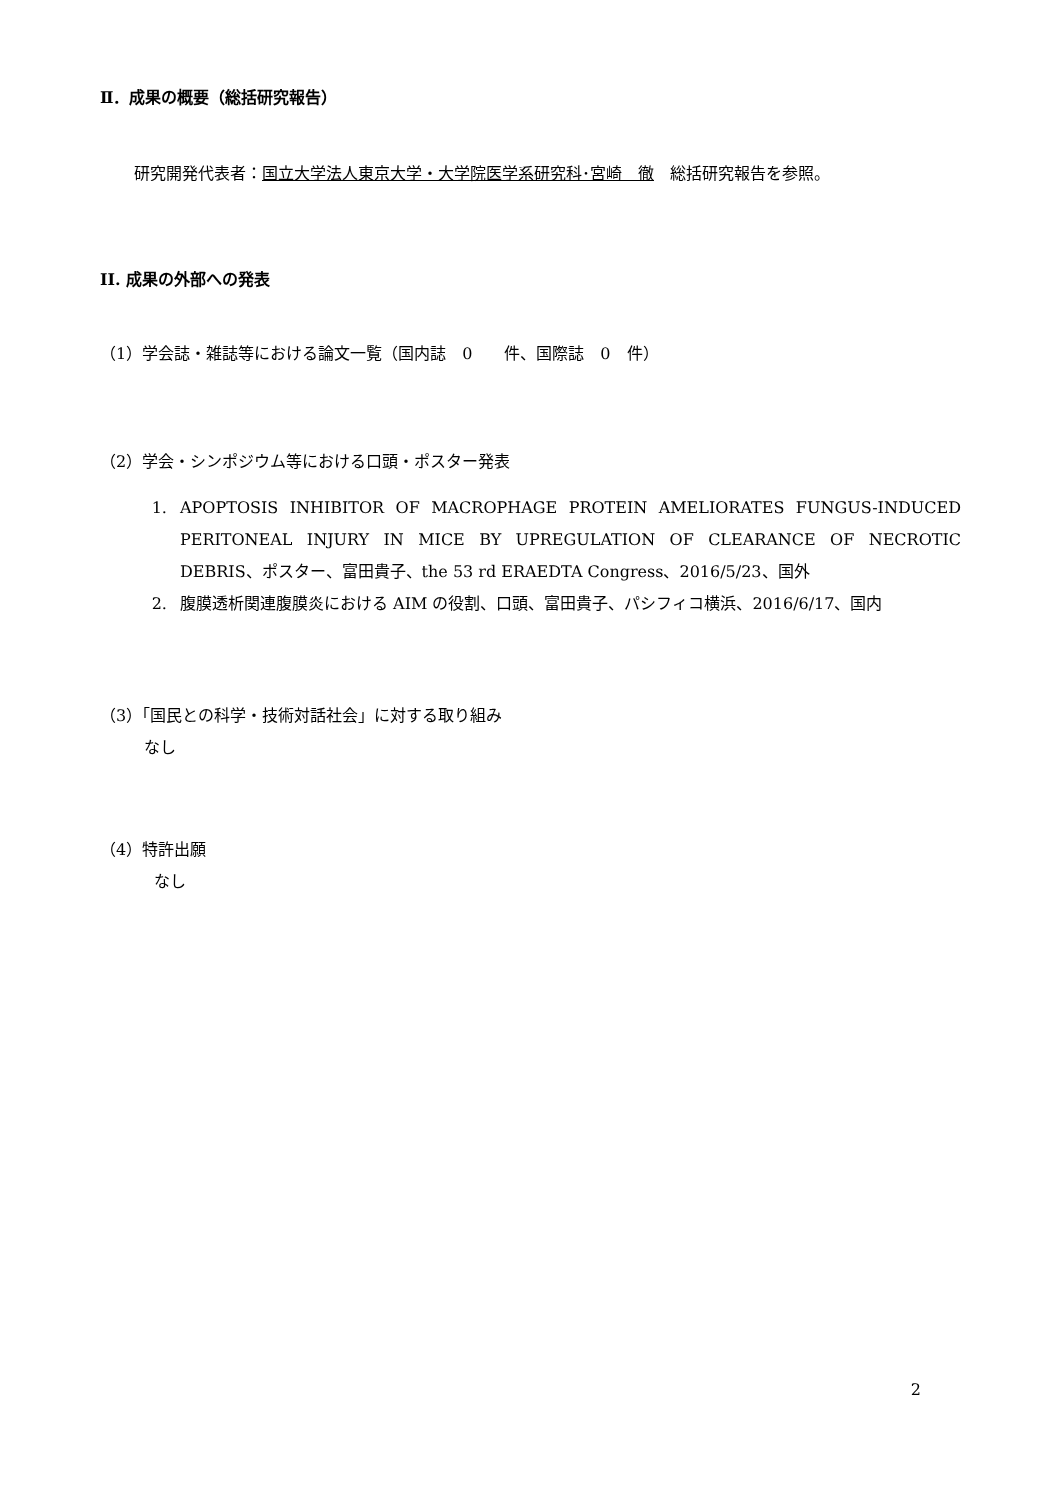Ⅱ．成果の概要（総括研究報告）
研究開発代表者：国立大学法人東京大学・大学院医学系研究科･宮崎　徹　総括研究報告を参照。
II. 成果の外部への発表
（1）学会誌・雑誌等における論文一覧（国内誌　0　　件、国際誌　0　件）
（2）学会・シンポジウム等における口頭・ポスター発表
1. APOPTOSIS INHIBITOR OF MACROPHAGE PROTEIN AMELIORATES FUNGUS-INDUCED PERITONEAL INJURY IN MICE BY UPREGULATION OF CLEARANCE OF NECROTIC DEBRIS、ポスター、富田貴子、the 53 rd ERAEDTA Congress、2016/5/23、国外
2. 腹膜透析関連腹膜炎における AIM の役割、口頭、富田貴子、パシフィコ横浜、2016/6/17、国内
（3）「国民との科学・技術対話社会」に対する取り組み
なし
（4）特許出願
なし
2